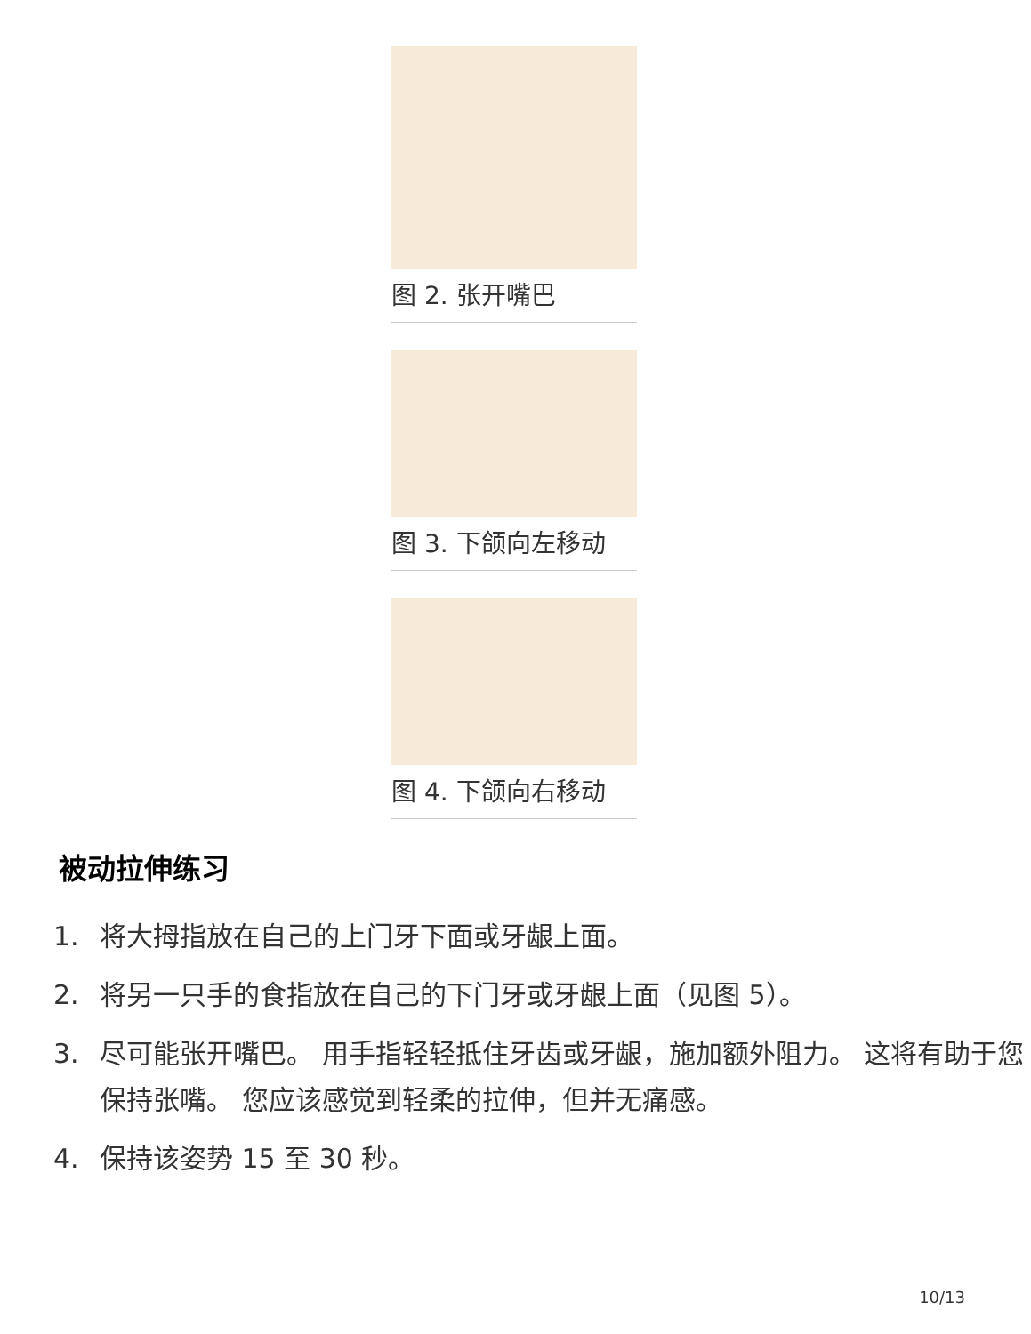图 2. 张开嘴巴
图 3. 下颌向左移动
图 4. 下颌向右移动
被动拉伸练习
1. 将大拇指放在自己的上门牙下面或牙龈上面。
2. 将另一只手的食指放在自己的下门牙或牙龈上面（见图 5）。
3. 尽可能张开嘴巴。 用手指轻轻抵住牙齿或牙龈，施加额外阻力。 这将有助于您保持张嘴。 您应该感觉到轻柔的拉伸，但并无痛感。
4. 保持该姿势 15 至 30 秒。
10/13